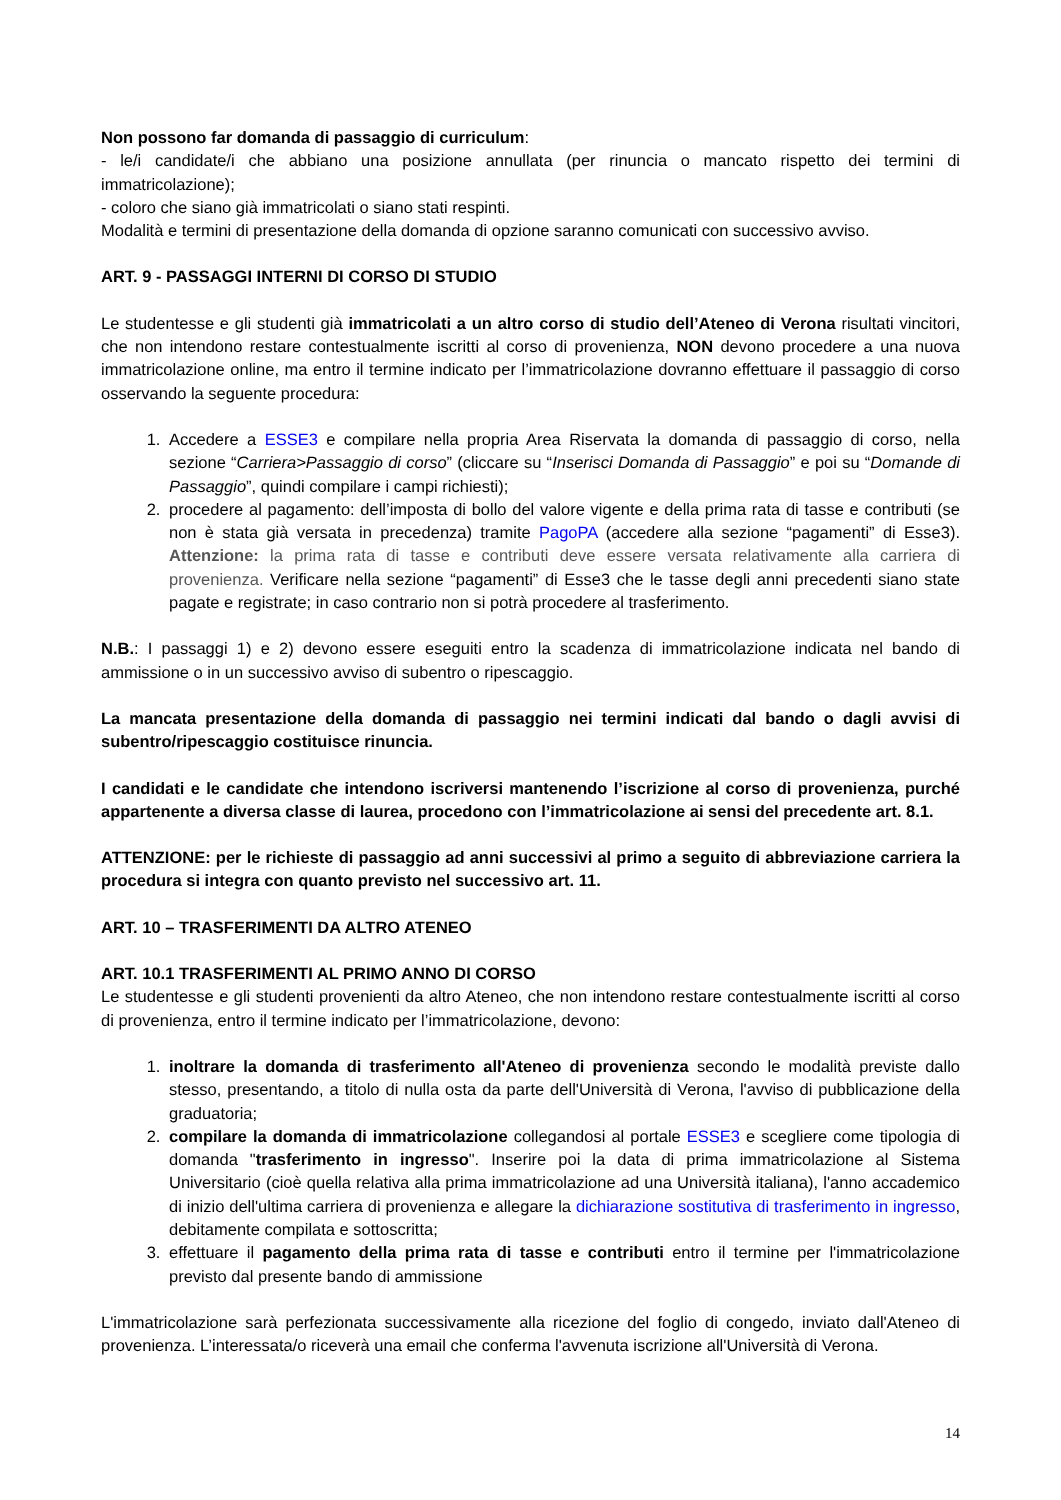Non possono far domanda di passaggio di curriculum:
- le/i candidate/i che abbiano una posizione annullata (per rinuncia o mancato rispetto dei termini di immatricolazione);
- coloro che siano già immatricolati o siano stati respinti.
Modalità e termini di presentazione della domanda di opzione saranno comunicati con successivo avviso.
ART. 9 - PASSAGGI INTERNI DI CORSO DI STUDIO
Le studentesse e gli studenti già immatricolati a un altro corso di studio dell’Ateneo di Verona risultati vincitori, che non intendono restare contestualmente iscritti al corso di provenienza, NON devono procedere a una nuova immatricolazione online, ma entro il termine indicato per l’immatricolazione dovranno effettuare il passaggio di corso osservando la seguente procedura:
1. Accedere a ESSE3 e compilare nella propria Area Riservata la domanda di passaggio di corso, nella sezione “Carriera>Passaggio di corso” (cliccare su “Inserisci Domanda di Passaggio” e poi su “Domande di Passaggio”, quindi compilare i campi richiesti);
2. procedere al pagamento: dell’imposta di bollo del valore vigente e della prima rata di tasse e contributi (se non è stata già versata in precedenza) tramite PagoPA (accedere alla sezione “pagamenti” di Esse3). Attenzione: la prima rata di tasse e contributi deve essere versata relativamente alla carriera di provenienza. Verificare nella sezione “pagamenti” di Esse3 che le tasse degli anni precedenti siano state pagate e registrate; in caso contrario non si potrà procedere al trasferimento.
N.B.: I passaggi 1) e 2) devono essere eseguiti entro la scadenza di immatricolazione indicata nel bando di ammissione o in un successivo avviso di subentro o ripescaggio.
La mancata presentazione della domanda di passaggio nei termini indicati dal bando o dagli avvisi di subentro/ripescaggio costituisce rinuncia.
I candidati e le candidate che intendono iscriversi mantenendo l’iscrizione al corso di provenienza, purché appartenente a diversa classe di laurea, procedono con l’immatricolazione ai sensi del precedente art. 8.1.
ATTENZIONE: per le richieste di passaggio ad anni successivi al primo a seguito di abbreviazione carriera la procedura si integra con quanto previsto nel successivo art. 11.
ART. 10 – TRASFERIMENTI DA ALTRO ATENEO
ART. 10.1 TRASFERIMENTI AL PRIMO ANNO DI CORSO
Le studentesse e gli studenti provenienti da altro Ateneo, che non intendono restare contestualmente iscritti al corso di provenienza, entro il termine indicato per l’immatricolazione, devono:
1. inoltrare la domanda di trasferimento all'Ateneo di provenienza secondo le modalità previste dallo stesso, presentando, a titolo di nulla osta da parte dell'Università di Verona, l'avviso di pubblicazione della graduatoria;
2. compilare la domanda di immatricolazione collegandosi al portale ESSE3 e scegliere come tipologia di domanda "trasferimento in ingresso". Inserire poi la data di prima immatricolazione al Sistema Universitario (cioè quella relativa alla prima immatricolazione ad una Università italiana), l'anno accademico di inizio dell'ultima carriera di provenienza e allegare la dichiarazione sostitutiva di trasferimento in ingresso, debitamente compilata e sottoscritta;
3. effettuare il pagamento della prima rata di tasse e contributi entro il termine per l'immatricolazione previsto dal presente bando di ammissione
L'immatricolazione sarà perfezionata successivamente alla ricezione del foglio di congedo, inviato dall'Ateneo di provenienza. L’interessata/o riceverà una email che conferma l'avvenuta iscrizione all'Università di Verona.
14